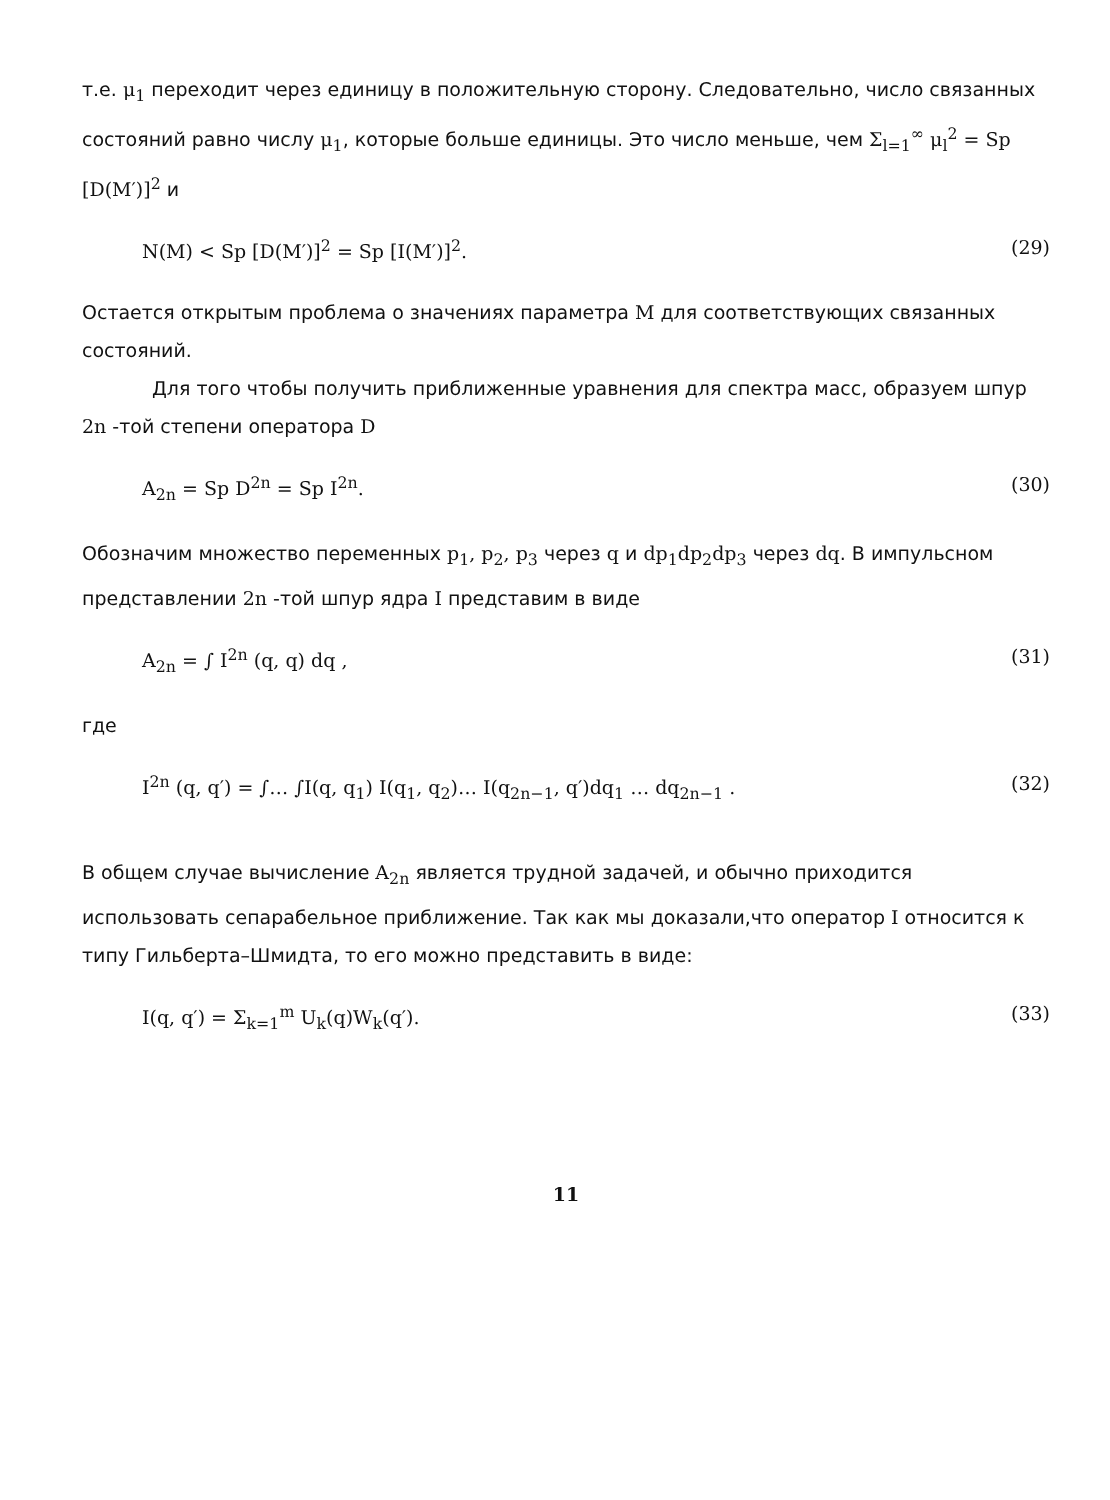т.е. μ<sub>1</sub> переходит через единицу в положительную сторону. Следовательно, число связанных состояний равно числу μ<sub>1</sub>, которые больше единицы. Это число меньше, чем Σ<sub>l=1</sub><sup>∞</sup> μ<sub>l</sub><sup>2</sup> = Sp [D(M′)]<sup>2</sup> и
N(M) < Sp [D(M′)]<sup>2</sup> = Sp [I(M′)]<sup>2</sup>. (29)
Остается открытым проблема о значениях параметра M для соответствующих связанных состояний.
Для того чтобы получить приближенные уравнения для спектра масс, образуем шпур 2n -той степени оператора D
A<sub>2n</sub> = Sp D<sup>2n</sup> = Sp I<sup>2n</sup>. (30)
Обозначим множество переменных p<sub>1</sub>, p<sub>2</sub>, p<sub>3</sub> через q и dp<sub>1</sub>dp<sub>2</sub>dp<sub>3</sub> через dq. В импульсном представлении 2n -той шпур ядра I представим в виде
A<sub>2n</sub> = ∫ I<sup>2n</sup> (q, q) dq , (31)
где
I<sup>2n</sup> (q, q′) = ∫… ∫I(q, q<sub>1</sub>) I(q<sub>1</sub>, q<sub>2</sub>)… I(q<sub>2n−1</sub>, q′)dq<sub>1</sub> … dq<sub>2n−1</sub> . (32)
В общем случае вычисление A<sub>2n</sub> является трудной задачей, и обычно приходится использовать сепарабельное приближение. Так как мы доказали,что оператор I относится к типу Гильберта–Шмидта, то его можно представить в виде:
I(q, q′) = Σ<sub>k=1</sub><sup>m</sup> U<sub>k</sub>(q)W<sub>k</sub>(q′). (33)
11